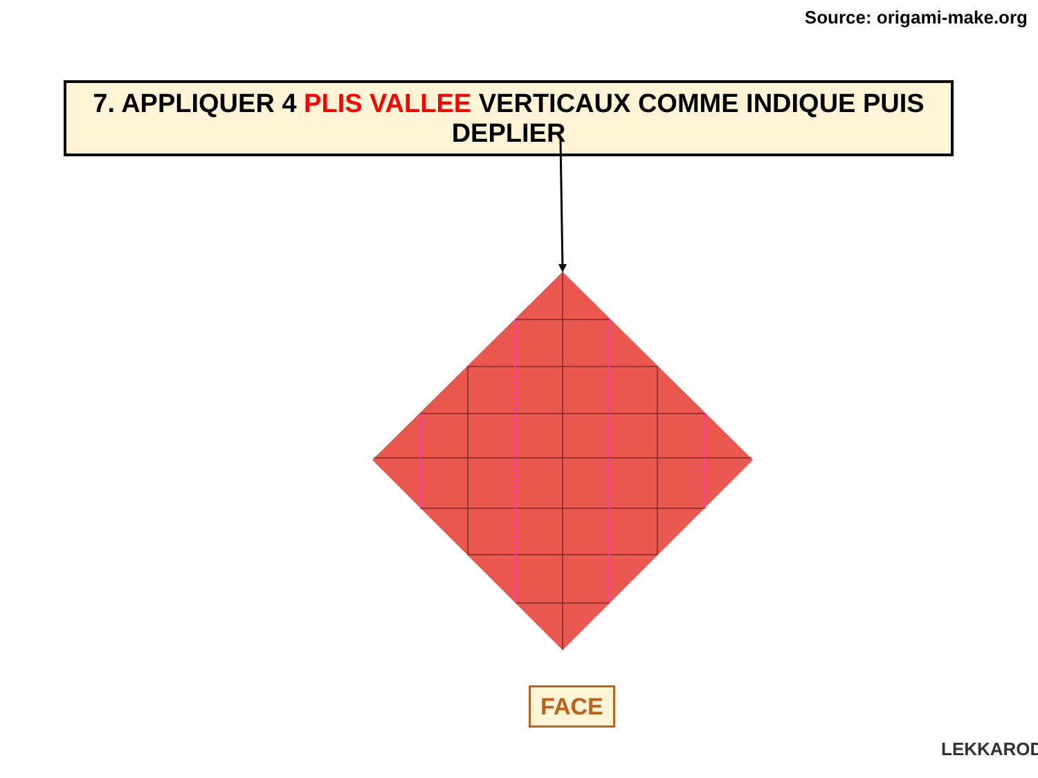Source: origami-make.org
7. APPLIQUER 4 PLIS VALLEE VERTICAUX COMME INDIQUE PUIS DEPLIER
FACE
LEKKAROD